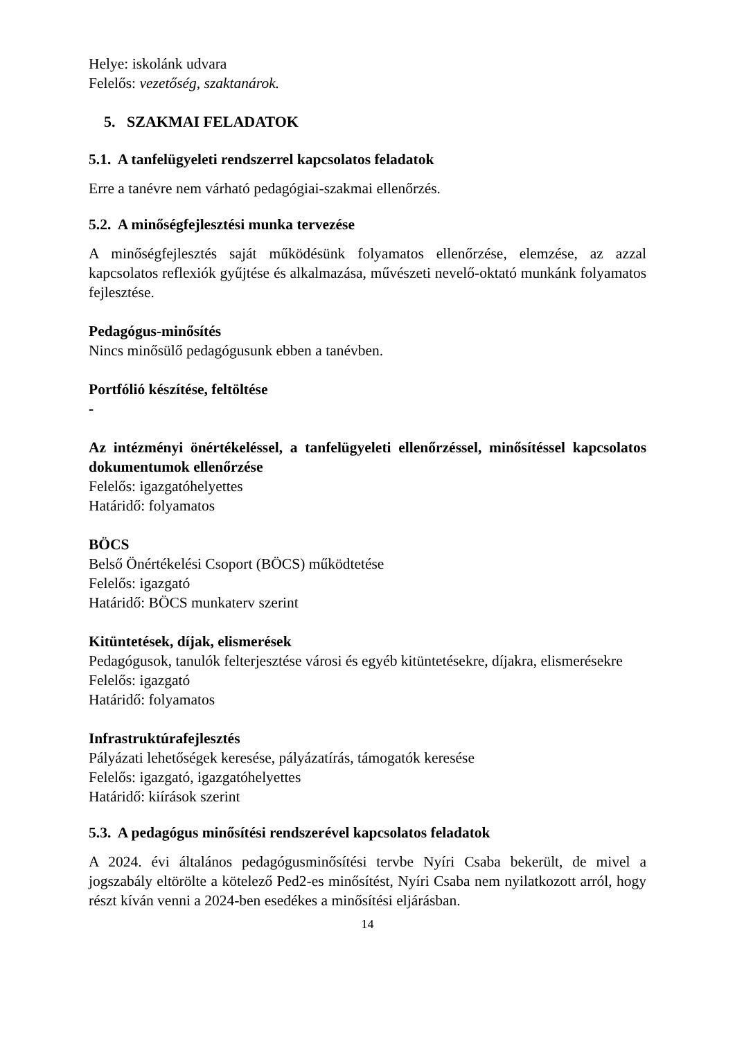Helye: iskolánk udvara
Felelős: vezetőség, szaktanárok.
5. SZAKMAI FELADATOK
5.1. A tanfelügyeleti rendszerrel kapcsolatos feladatok
Erre a tanévre nem várható pedagógiai-szakmai ellenőrzés.
5.2. A minőségfejlesztési munka tervezése
A minőségfejlesztés saját működésünk folyamatos ellenőrzése, elemzése, az azzal kapcsolatos reflexiók gyűjtése és alkalmazása, művészeti nevelő-oktató munkánk folyamatos fejlesztése.
Pedagógus-minősítés
Nincs minősülő pedagógusunk ebben a tanévben.
Portfólió készítése, feltöltése
-
Az intézményi önértékeléssel, a tanfelügyeleti ellenőrzéssel, minősítéssel kapcsolatos dokumentumok ellenőrzése
Felelős: igazgatóhelyettes
Határidő: folyamatos
BÖCS
Belső Önértékelési Csoport (BÖCS) működtetése
Felelős: igazgató
Határidő: BÖCS munkaterv szerint
Kitüntetések, díjak, elismerések
Pedagógusok, tanulók felterjesztése városi és egyéb kitüntetésekre, díjakra, elismerésekre
Felelős: igazgató
Határidő: folyamatos
Infrastruktúrafejlesztés
Pályázati lehetőségek keresése, pályázatírás, támogatók keresése
Felelős: igazgató, igazgatóhelyettes
Határidő: kiírások szerint
5.3. A pedagógus minősítési rendszerével kapcsolatos feladatok
A 2024. évi általános pedagógusminősítési tervbe Nyíri Csaba bekerült, de mivel a jogszabály eltörölte a kötelező Ped2-es minősítést, Nyíri Csaba nem nyilatkozott arról, hogy részt kíván venni a 2024-ben esedékes a minősítési eljárásban.
14